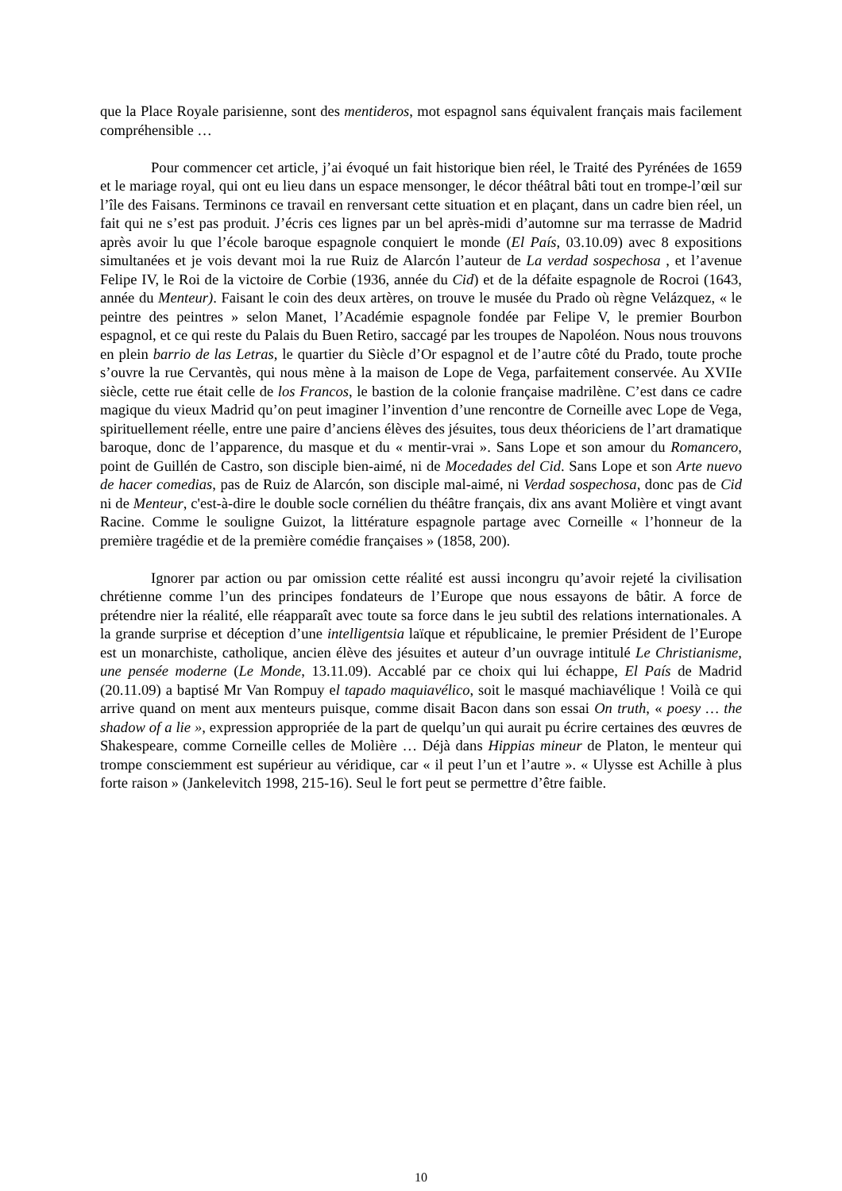que la Place Royale parisienne, sont des mentideros, mot espagnol sans équivalent français mais facilement compréhensible …
Pour commencer cet article, j’ai évoqué un fait historique bien réel, le Traité des Pyrénées de 1659 et le mariage royal, qui ont eu lieu dans un espace mensonger, le décor théâtral bâti tout en trompe-l’œil sur l’île des Faisans. Terminons ce travail en renversant cette situation et en plaçant, dans un cadre bien réel, un fait qui ne s’est pas produit. J’écris ces lignes par un bel après-midi d’automne sur ma terrasse de Madrid après avoir lu que l’école baroque espagnole conquiert le monde (El País, 03.10.09) avec 8 expositions simultanées et je vois devant moi la rue Ruiz de Alarcón l’auteur de La verdad sospechosa , et l’avenue Felipe IV, le Roi de la victoire de Corbie (1936, année du Cid) et de la défaite espagnole de Rocroi (1643, année du Menteur). Faisant le coin des deux artères, on trouve le musée du Prado où règne Velázquez, « le peintre des peintres » selon Manet, l’Académie espagnole fondée par Felipe V, le premier Bourbon espagnol, et ce qui reste du Palais du Buen Retiro, saccagé par les troupes de Napoléon. Nous nous trouvons en plein barrio de las Letras, le quartier du Siècle d’Or espagnol et de l’autre côté du Prado, toute proche s’ouvre la rue Cervantès, qui nous mène à la maison de Lope de Vega, parfaitement conservée. Au XVIIe siècle, cette rue était celle de los Francos, le bastion de la colonie française madrilène. C’est dans ce cadre magique du vieux Madrid qu’on peut imaginer l’invention d’une rencontre de Corneille avec Lope de Vega, spirituellement réelle, entre une paire d’anciens élèves des jésuites, tous deux théoriciens de l’art dramatique baroque, donc de l’apparence, du masque et du « mentir-vrai ». Sans Lope et son amour du Romancero, point de Guillén de Castro, son disciple bien-aimé, ni de Mocedades del Cid. Sans Lope et son Arte nuevo de hacer comedias, pas de Ruiz de Alarcón, son disciple mal-aimé, ni Verdad sospechosa, donc pas de Cid ni de Menteur, c'est-à-dire le double socle cornélien du théâtre français, dix ans avant Molière et vingt avant Racine. Comme le souligne Guizot, la littérature espagnole partage avec Corneille « l’honneur de la première tragédie et de la première comédie françaises » (1858, 200).
Ignorer par action ou par omission cette réalité est aussi incongru qu’avoir rejeté la civilisation chrétienne comme l’un des principes fondateurs de l’Europe que nous essayons de bâtir. A force de prétendre nier la réalité, elle réapparaît avec toute sa force dans le jeu subtil des relations internationales. A la grande surprise et déception d’une intelligentsia laïque et républicaine, le premier Président de l’Europe est un monarchiste, catholique, ancien élève des jésuites et auteur d’un ouvrage intitulé Le Christianisme, une pensée moderne (Le Monde, 13.11.09). Accablé par ce choix qui lui échappe, El País de Madrid (20.11.09) a baptisé Mr Van Rompuy el tapado maquiavélico, soit le masqué machiavélique ! Voilà ce qui arrive quand on ment aux menteurs puisque, comme disait Bacon dans son essai On truth, « poesy … the shadow of a lie », expression appropriée de la part de quelqu’un qui aurait pu écrire certaines des œuvres de Shakespeare, comme Corneille celles de Molière … Déjà dans Hippias mineur de Platon, le menteur qui trompe consciemment est supérieur au véridique, car « il peut l’un et l’autre ». « Ulysse est Achille à plus forte raison » (Jankelevitch 1998, 215-16). Seul le fort peut se permettre d’être faible.
10